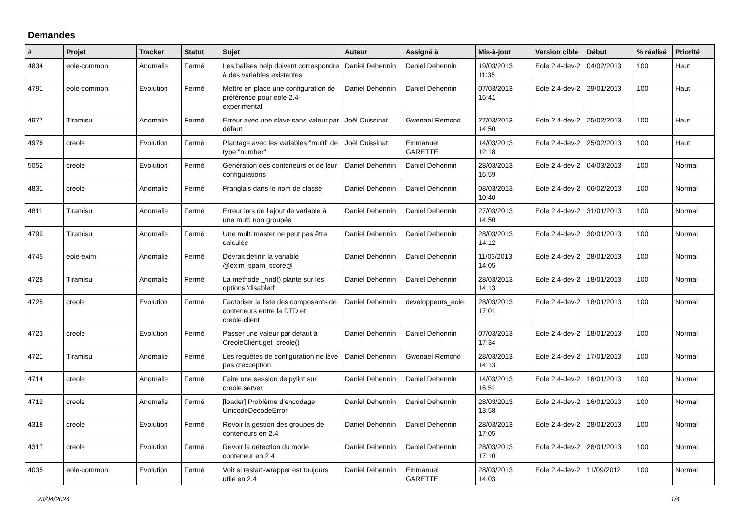Demandes
| # | Projet | Tracker | Statut | Sujet | Auteur | Assigné à | Mis-à-jour | Version cible | Début | % réalisé | Priorité |
| --- | --- | --- | --- | --- | --- | --- | --- | --- | --- | --- | --- |
| 4834 | eole-common | Anomalie | Fermé | Les balises help doivent correspondre à des variables existantes | Daniel Dehennin | Daniel Dehennin | 19/03/2013 11:35 | Eole 2.4-dev-2 | 04/02/2013 | 100 | Haut |
| 4791 | eole-common | Evolution | Fermé | Mettre en place une configuration de préférence pour eole-2.4-experimental | Daniel Dehennin | Daniel Dehennin | 07/03/2013 16:41 | Eole 2.4-dev-2 | 29/01/2013 | 100 | Haut |
| 4977 | Tiramisu | Anomalie | Fermé | Erreur avec une slave sans valeur par défaut | Joël Cuissinat | Gwenael Remond | 27/03/2013 14:50 | Eole 2.4-dev-2 | 25/02/2013 | 100 | Haut |
| 4976 | creole | Evolution | Fermé | Plantage avec les variables "multi" de type "number" | Joël Cuissinat | Emmanuel GARETTE | 14/03/2013 12:18 | Eole 2.4-dev-2 | 25/02/2013 | 100 | Haut |
| 5052 | creole | Evolution | Fermé | Génération des conteneurs et de leur configurations | Daniel Dehennin | Daniel Dehennin | 28/03/2013 16:59 | Eole 2.4-dev-2 | 04/03/2013 | 100 | Normal |
| 4831 | creole | Anomalie | Fermé | Franglais dans le nom de classe | Daniel Dehennin | Daniel Dehennin | 08/03/2013 10:40 | Eole 2.4-dev-2 | 06/02/2013 | 100 | Normal |
| 4811 | Tiramisu | Anomalie | Fermé | Erreur lors de l’ajout de variable à une multi non groupée | Daniel Dehennin | Daniel Dehennin | 27/03/2013 14:50 | Eole 2.4-dev-2 | 31/01/2013 | 100 | Normal |
| 4799 | Tiramisu | Anomalie | Fermé | Une multi master ne peut pas être calculée | Daniel Dehennin | Daniel Dehennin | 28/03/2013 14:12 | Eole 2.4-dev-2 | 30/01/2013 | 100 | Normal |
| 4745 | eole-exim | Anomalie | Fermé | Devrait définir la variable @exim_spam_score@ | Daniel Dehennin | Daniel Dehennin | 11/03/2013 14:05 | Eole 2.4-dev-2 | 28/01/2013 | 100 | Normal |
| 4728 | Tiramisu | Anomalie | Fermé | La méthode _find() plante sur les options 'disabled' | Daniel Dehennin | Daniel Dehennin | 28/03/2013 14:13 | Eole 2.4-dev-2 | 18/01/2013 | 100 | Normal |
| 4725 | creole | Evolution | Fermé | Factoriser la liste des composants de conteneurs entre la DTD et creole.client | Daniel Dehennin | developpeurs_eole | 28/03/2013 17:01 | Eole 2.4-dev-2 | 18/01/2013 | 100 | Normal |
| 4723 | creole | Evolution | Fermé | Passer une valeur par défaut à CreoleClient.get_creole() | Daniel Dehennin | Daniel Dehennin | 07/03/2013 17:34 | Eole 2.4-dev-2 | 18/01/2013 | 100 | Normal |
| 4721 | Tiramisu | Anomalie | Fermé | Les requêtes de configuration ne lève pas d’exception | Daniel Dehennin | Gwenael Remond | 28/03/2013 14:13 | Eole 2.4-dev-2 | 17/01/2013 | 100 | Normal |
| 4714 | creole | Anomalie | Fermé | Faire une session de pylint sur creole.server | Daniel Dehennin | Daniel Dehennin | 14/03/2013 16:51 | Eole 2.4-dev-2 | 16/01/2013 | 100 | Normal |
| 4712 | creole | Anomalie | Fermé | [loader] Problème d’encodage UnicodeDecodeError | Daniel Dehennin | Daniel Dehennin | 28/03/2013 13:58 | Eole 2.4-dev-2 | 16/01/2013 | 100 | Normal |
| 4318 | creole | Evolution | Fermé | Revoir la gestion des groupes de conteneurs en 2.4 | Daniel Dehennin | Daniel Dehennin | 28/03/2013 17:05 | Eole 2.4-dev-2 | 28/01/2013 | 100 | Normal |
| 4317 | creole | Evolution | Fermé | Revoir la détection du mode conteneur en 2.4 | Daniel Dehennin | Daniel Dehennin | 28/03/2013 17:10 | Eole 2.4-dev-2 | 28/01/2013 | 100 | Normal |
| 4035 | eole-common | Evolution | Fermé | Voir si restart-wrapper est toujours utile en 2.4 | Daniel Dehennin | Emmanuel GARETTE | 28/03/2013 14:03 | Eole 2.4-dev-2 | 11/09/2012 | 100 | Normal |
23/04/2024 1/4